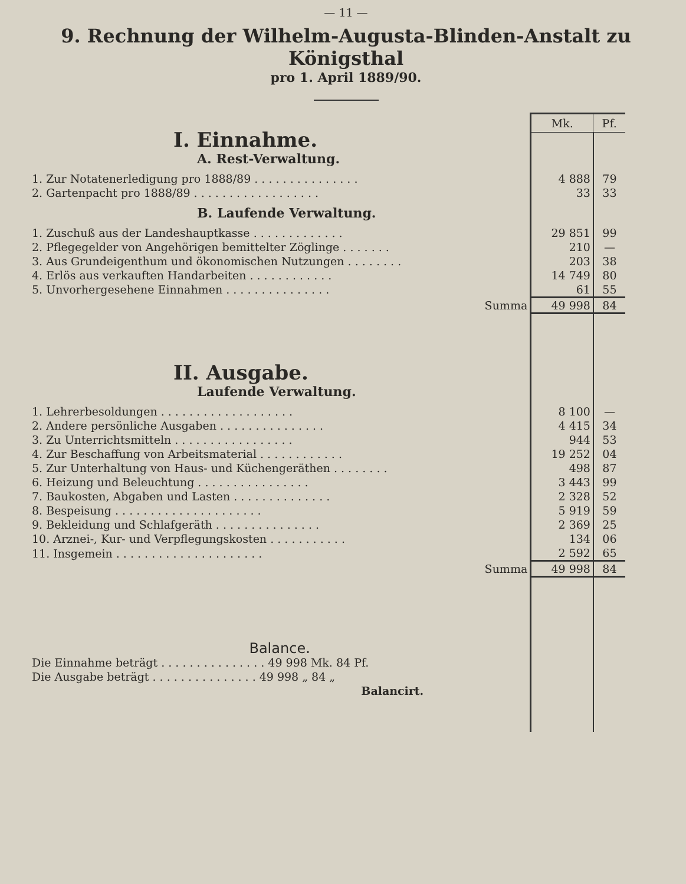— 11 —
9. Rechnung der Wilhelm-Augusta-Blinden-Anstalt zu Königsthal
pro 1. April 1889/90.
| | Mk. | Pf. |
| I. Einnahme. A. Rest-Verwaltung. | | |
| 1. Zur Notatenerledigung pro 1888/89 . . . . . . . . . . . . . . . | 4 888 | 79 |
| 2. Gartenpacht pro 1888/89 . . . . . . . . . . . . . . . . . . | 33 | 33 |
| B. Laufende Verwaltung. | | |
| 1. Zuschuß aus der Landeshauptkasse . . . . . . . . . . . . . | 29 851 | 99 |
| 2. Pflegegelder von Angehörigen bemittelter Zöglinge . . . . . . . | 210 | — |
| 3. Aus Grundeigenthum und ökonomischen Nutzungen . . . . . . . . | 203 | 38 |
| 4. Erlös aus verkauften Handarbeiten . . . . . . . . . . . . | 14 749 | 80 |
| 5. Unvorhergesehene Einnahmen . . . . . . . . . . . . . . . | 61 | 55 |
| Summa | 49 998 | 84 |
| II. Ausgabe. Laufende Verwaltung. | | |
| 1. Lehrerbesoldungen . . . . . . . . . . . . . . . . . . . | 8 100 | — |
| 2. Andere persönliche Ausgaben . . . . . . . . . . . . . . . | 4 415 | 34 |
| 3. Zu Unterrichtsmitteln . . . . . . . . . . . . . . . . . | 944 | 53 |
| 4. Zur Beschaffung von Arbeitsmaterial . . . . . . . . . . . . | 19 252 | 04 |
| 5. Zur Unterhaltung von Haus- und Küchengeräthen . . . . . . . . | 498 | 87 |
| 6. Heizung und Beleuchtung . . . . . . . . . . . . . . . . | 3 443 | 99 |
| 7. Baukosten, Abgaben und Lasten . . . . . . . . . . . . . . | 2 328 | 52 |
| 8. Bespeisung . . . . . . . . . . . . . . . . . . . . . | 5 919 | 59 |
| 9. Bekleidung und Schlafgeräth . . . . . . . . . . . . . . . | 2 369 | 25 |
| 10. Arznei-, Kur- und Verpflegungskosten . . . . . . . . . . . | 134 | 06 |
| 11. Insgemein . . . . . . . . . . . . . . . . . . . . . | 2 592 | 65 |
| Summa | 49 998 | 84 |
| Balance. | | |
| Die Einnahme beträgt . . . . . . . . . . . . . . . 49 998 Mk. 84 Pf. | | |
| Die Ausgabe beträgt . . . . . . . . . . . . . . . 49 998 „ 84 „ | | |
| Balancirt. | | |